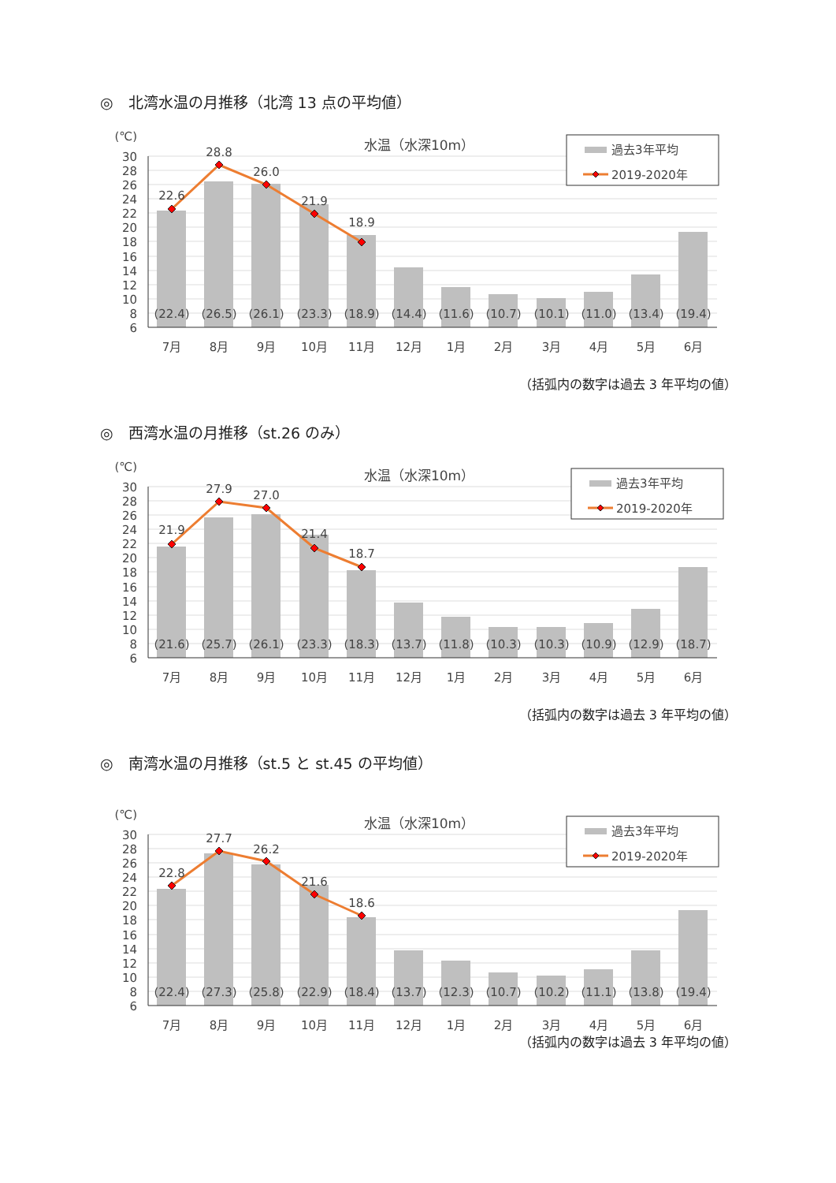◎　北湾水温の月推移（北湾 13 点の平均値）
(℃)
30
28
26
24
22
20
18
16
14
12
10
8
6
(22.4)
(26.5)
(26.1)
(23.3)
(18.9)
(14.4)
(11.6)
(10.7)
(10.1)
(11.0)
(13.4)
(19.4)
7月
8月
9月
10月
11月
12月
1月
2月
3月
4月
5月
6月
22.6
28.8
26.0
21.9
18.9
水温（水深10m）
過去3年平均
2019-2020年
（括弧内の数字は過去 3 年平均の値）
◎　西湾水温の月推移（st.26 のみ）
(℃)
30
28
26
24
22
20
18
16
14
12
10
8
6
(21.6)
(25.7)
(26.1)
(23.3)
(18.3)
(13.7)
(11.8)
(10.3)
(10.3)
(10.9)
(12.9)
(18.7)
7月
8月
9月
10月
11月
12月
1月
2月
3月
4月
5月
6月
21.9
27.9
27.0
21.4
18.7
水温（水深10m）
過去3年平均
2019-2020年
（括弧内の数字は過去 3 年平均の値）
◎　南湾水温の月推移（st.5 と st.45 の平均値）
(℃)
30
28
26
24
22
20
18
16
14
12
10
8
6
(22.4)
(27.3)
(25.8)
(22.9)
(18.4)
(13.7)
(12.3)
(10.7)
(10.2)
(11.1)
(13.8)
(19.4)
7月
8月
9月
10月
11月
12月
1月
2月
3月
4月
5月
6月
22.8
27.7
26.2
21.6
18.6
水温（水深10m）
過去3年平均
2019-2020年
（括弧内の数字は過去 3 年平均の値）